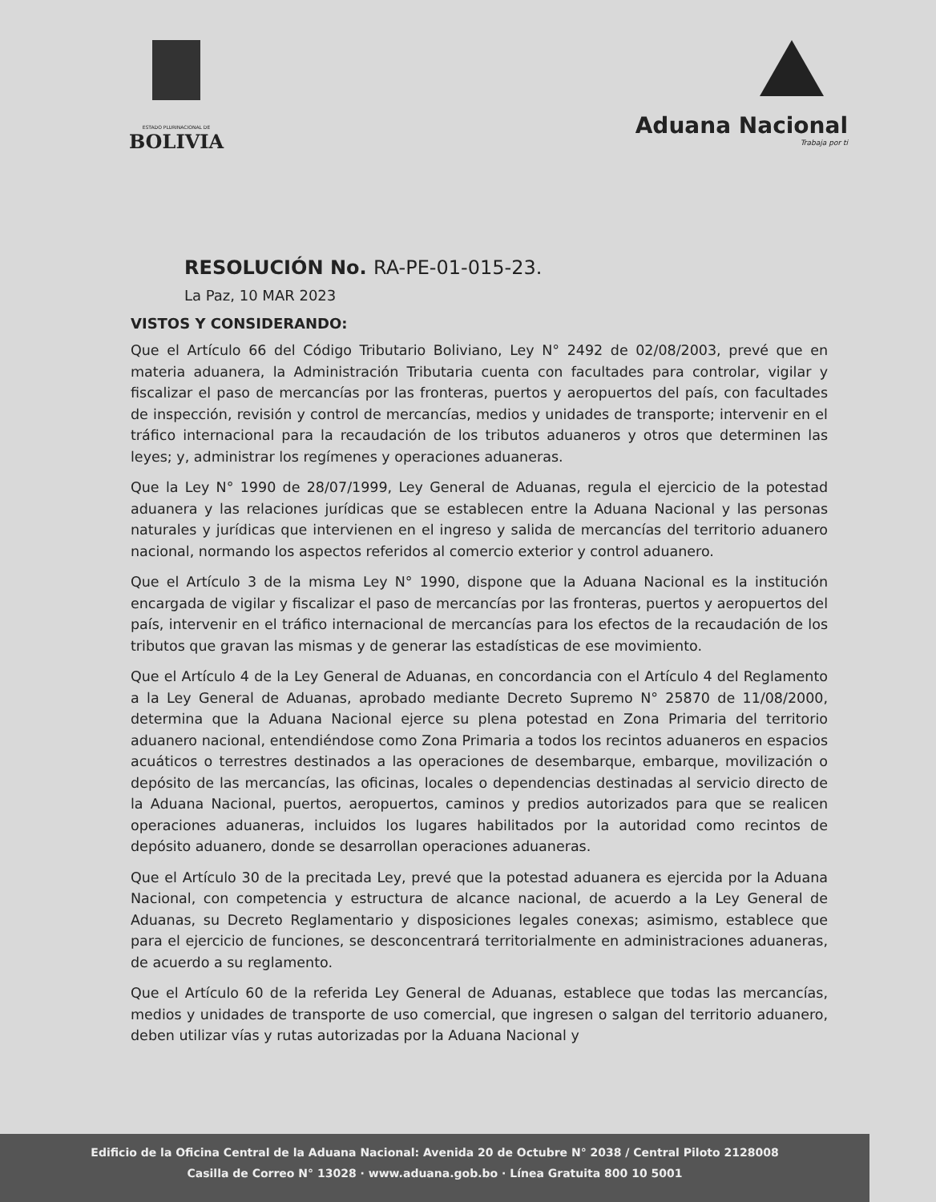ESTADO PLURINACIONAL DE
BOLIVIA
Aduana Nacional
Trabaja por ti
RESOLUCIÓN No. RA-PE-01-015-23.
La Paz, 10 MAR 2023
VISTOS Y CONSIDERANDO:
Que el Artículo 66 del Código Tributario Boliviano, Ley N° 2492 de 02/08/2003, prevé que en materia aduanera, la Administración Tributaria cuenta con facultades para controlar, vigilar y fiscalizar el paso de mercancías por las fronteras, puertos y aeropuertos del país, con facultades de inspección, revisión y control de mercancías, medios y unidades de transporte; intervenir en el tráfico internacional para la recaudación de los tributos aduaneros y otros que determinen las leyes; y, administrar los regímenes y operaciones aduaneras.
Que la Ley N° 1990 de 28/07/1999, Ley General de Aduanas, regula el ejercicio de la potestad aduanera y las relaciones jurídicas que se establecen entre la Aduana Nacional y las personas naturales y jurídicas que intervienen en el ingreso y salida de mercancías del territorio aduanero nacional, normando los aspectos referidos al comercio exterior y control aduanero.
Que el Artículo 3 de la misma Ley N° 1990, dispone que la Aduana Nacional es la institución encargada de vigilar y fiscalizar el paso de mercancías por las fronteras, puertos y aeropuertos del país, intervenir en el tráfico internacional de mercancías para los efectos de la recaudación de los tributos que gravan las mismas y de generar las estadísticas de ese movimiento.
Que el Artículo 4 de la Ley General de Aduanas, en concordancia con el Artículo 4 del Reglamento a la Ley General de Aduanas, aprobado mediante Decreto Supremo N° 25870 de 11/08/2000, determina que la Aduana Nacional ejerce su plena potestad en Zona Primaria del territorio aduanero nacional, entendiéndose como Zona Primaria a todos los recintos aduaneros en espacios acuáticos o terrestres destinados a las operaciones de desembarque, embarque, movilización o depósito de las mercancías, las oficinas, locales o dependencias destinadas al servicio directo de la Aduana Nacional, puertos, aeropuertos, caminos y predios autorizados para que se realicen operaciones aduaneras, incluidos los lugares habilitados por la autoridad como recintos de depósito aduanero, donde se desarrollan operaciones aduaneras.
Que el Artículo 30 de la precitada Ley, prevé que la potestad aduanera es ejercida por la Aduana Nacional, con competencia y estructura de alcance nacional, de acuerdo a la Ley General de Aduanas, su Decreto Reglamentario y disposiciones legales conexas; asimismo, establece que para el ejercicio de funciones, se desconcentrará territorialmente en administraciones aduaneras, de acuerdo a su reglamento.
Que el Artículo 60 de la referida Ley General de Aduanas, establece que todas las mercancías, medios y unidades de transporte de uso comercial, que ingresen o salgan del territorio aduanero, deben utilizar vías y rutas autorizadas por la Aduana Nacional y
Edificio de la Oficina Central de la Aduana Nacional: Avenida 20 de Octubre N° 2038 / Central Piloto 2128008
Casilla de Correo N° 13028 · www.aduana.gob.bo · Línea Gratuita 800 10 5001